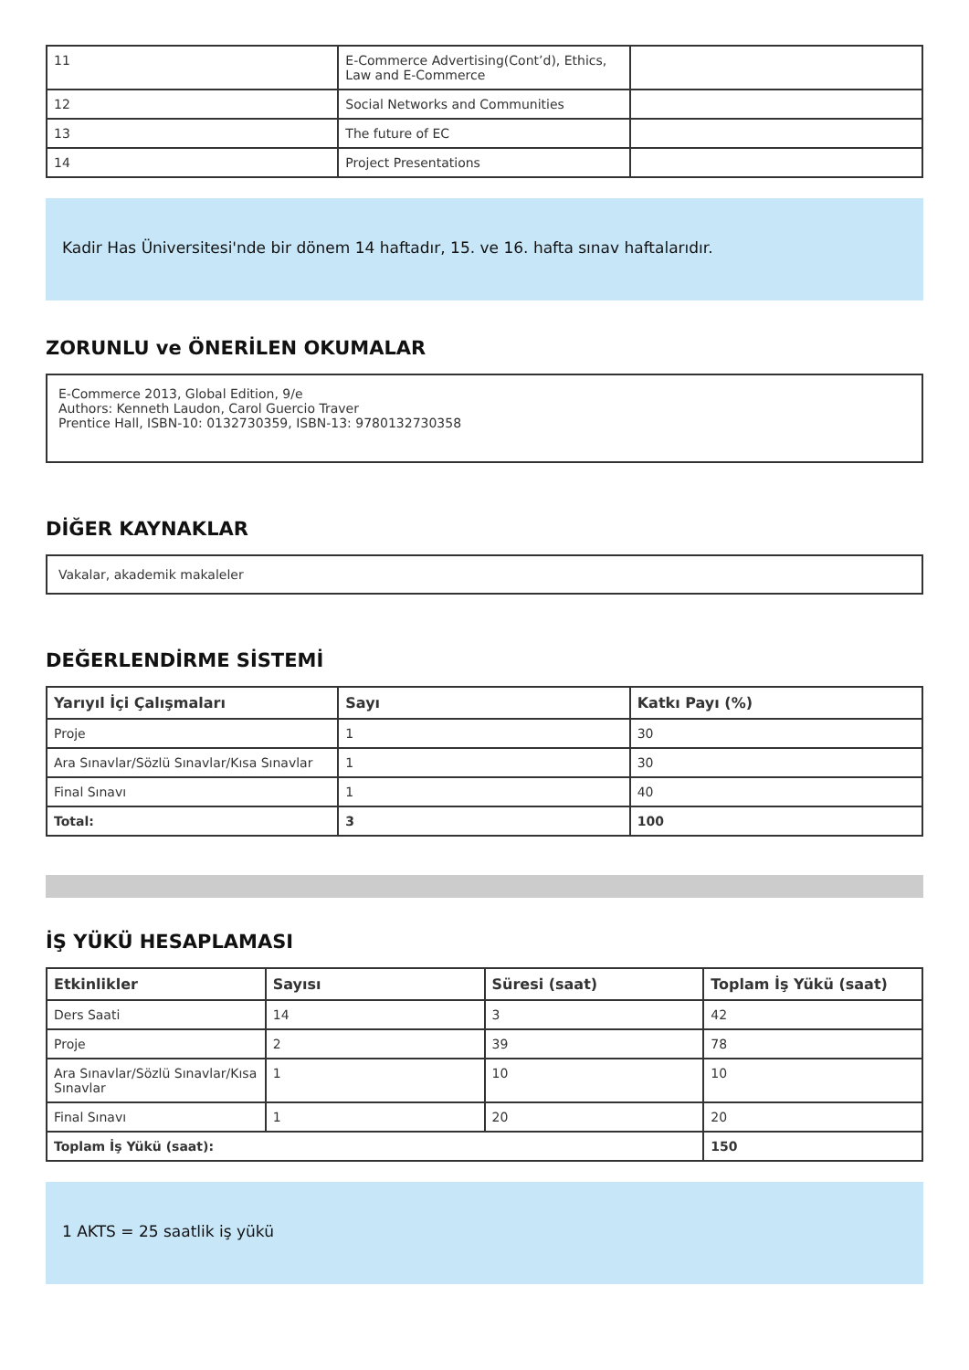| 11 | E-Commerce Advertising(Cont’d), Ethics, Law and E-Commerce | |
| 12 | Social Networks and Communities | |
| 13 | The future of EC | |
| 14 | Project Presentations | |
Kadir Has Üniversitesi'nde bir dönem 14 haftadır, 15. ve 16. hafta sınav haftalarıdır.
ZORUNLU ve ÖNERİLEN OKUMALAR
E-Commerce 2013, Global Edition, 9/e
Authors: Kenneth Laudon, Carol Guercio Traver
Prentice Hall, ISBN-10: 0132730359, ISBN-13: 9780132730358
DİĞER KAYNAKLAR
Vakalar, akademik makaleler
DEĞERLENDİRME SİSTEMİ
| Yarıyıl İçi Çalışmaları | Sayı | Katkı Payı (%) |
| --- | --- | --- |
| Proje | 1 | 30 |
| Ara Sınavlar/Sözlü Sınavlar/Kısa Sınavlar | 1 | 30 |
| Final Sınavı | 1 | 40 |
| Total: | 3 | 100 |
İŞ YÜKÜ HESAPLAMASI
| Etkinlikler | Sayısı | Süresi (saat) | Toplam İş Yükü (saat) |
| --- | --- | --- | --- |
| Ders Saati | 14 | 3 | 42 |
| Proje | 2 | 39 | 78 |
| Ara Sınavlar/Sözlü Sınavlar/Kısa Sınavlar | 1 | 10 | 10 |
| Final Sınavı | 1 | 20 | 20 |
| Toplam İş Yükü (saat): | | | 150 |
1 AKTS = 25 saatlik iş yükü